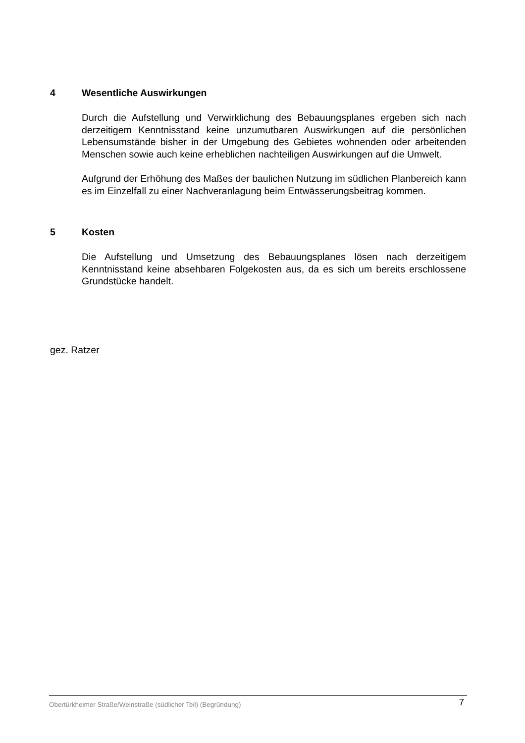4 Wesentliche Auswirkungen
Durch die Aufstellung und Verwirklichung des Bebauungsplanes ergeben sich nach derzeitigem Kenntnisstand keine unzumutbaren Auswirkungen auf die persönlichen Lebensumstände bisher in der Umgebung des Gebietes wohnenden oder arbeitenden Menschen sowie auch keine erheblichen nachteiligen Auswirkungen auf die Umwelt.
Aufgrund der Erhöhung des Maßes der baulichen Nutzung im südlichen Planbereich kann es im Einzelfall zu einer Nachveranlagung beim Entwässerungsbeitrag kommen.
5 Kosten
Die Aufstellung und Umsetzung des Bebauungsplanes lösen nach derzeitigem Kenntnisstand keine absehbaren Folgekosten aus, da es sich um bereits erschlossene Grundstücke handelt.
gez. Ratzer
Obertürkheimer Straße/Weinstraße (südlicher Teil) (Begründung) 7